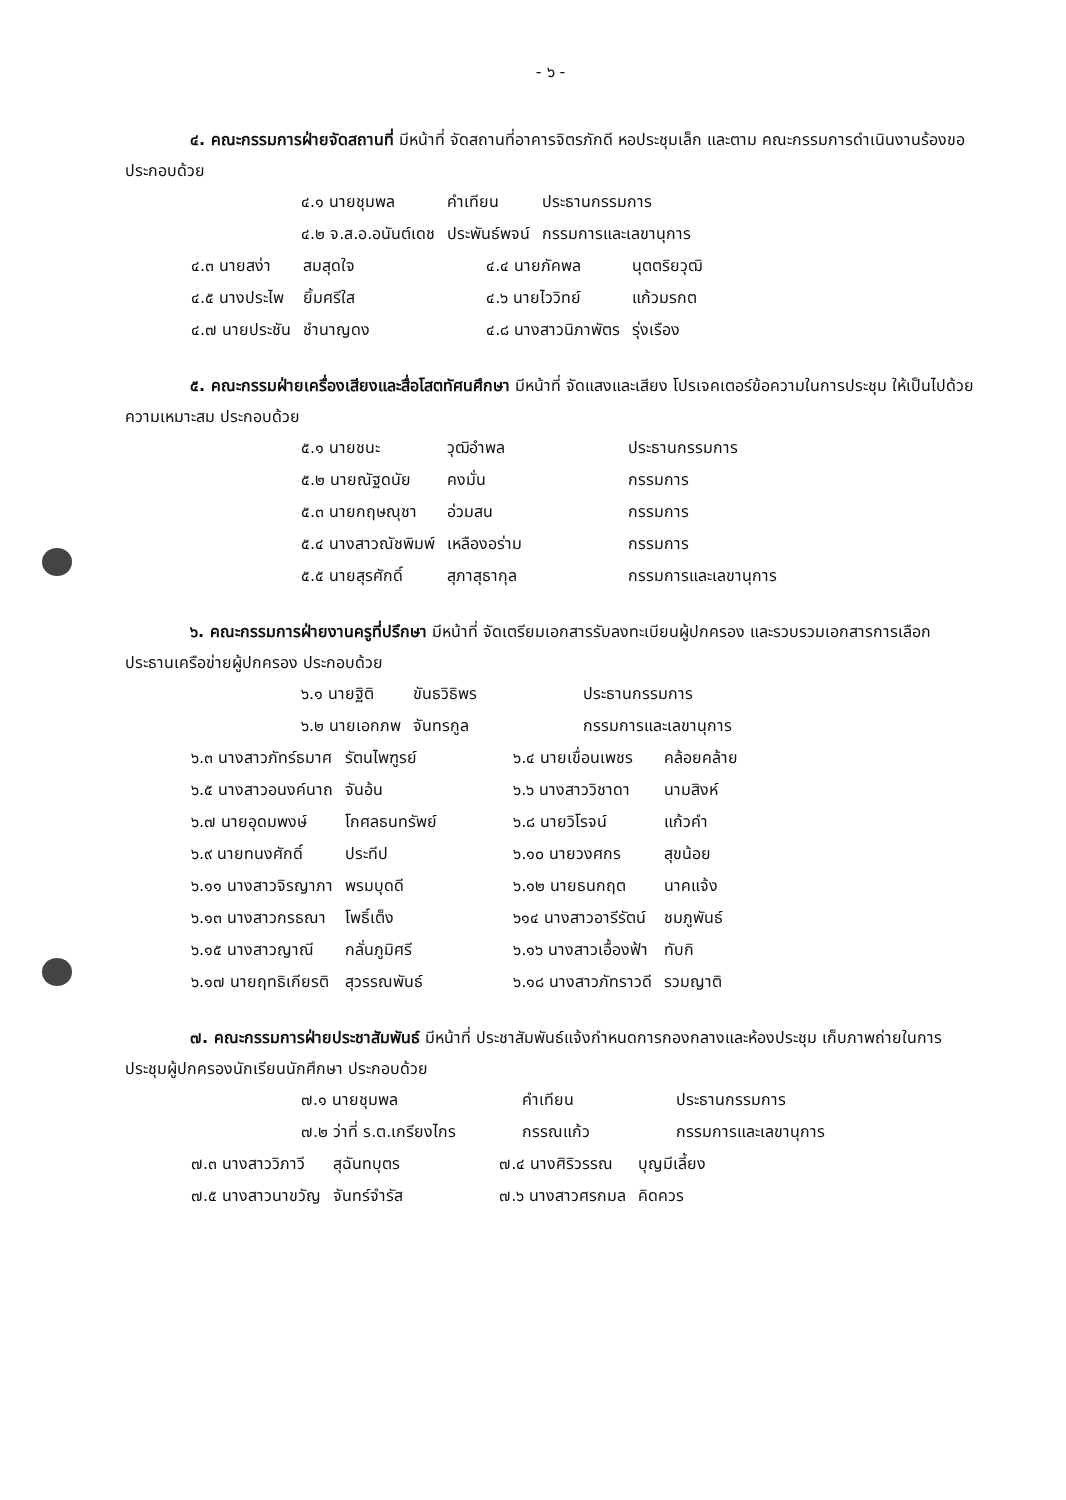- ๖ -
๔. คณะกรรมการฝ่ายจัดสถานที่ มีหน้าที่ จัดสถานที่อาคารจิตรภักดี หอประชุมเล็ก และตาม คณะกรรมการดำเนินงานร้องขอ ประกอบด้วย
| ๔.๑ นายชุมพล | คำเทียน | ประธานกรรมการ |
| ๔.๒ จ.ส.อ.อนันต์เดช | ประพันธ์พจน์ | กรรมการและเลขานุการ |
| ๔.๓ นายสง่า | สมสุดใจ | ๔.๔ นายภัคพล | นุตตริยวุฒิ |
| ๔.๕ นางประไพ | ยิ้มศรีใส | ๔.๖ นายไววิทย์ | แก้วมรกต |
| ๔.๗ นายประชัน | ชำนาญดง | ๔.๘ นางสาวนิภาพัตร | รุ่งเรือง |
๕. คณะกรรมฝ่ายเครื่องเสียงและสื่อโสตทัศนศึกษา มีหน้าที่ จัดแสงและเสียง โปรเจคเตอร์ข้อความในการประชุม ให้เป็นไปด้วยความเหมาะสม ประกอบด้วย
| ๕.๑ นายชนะ | วุฒิอำพล | ประธานกรรมการ |
| ๕.๒ นายณัฐดนัย | คงมั่น | กรรมการ |
| ๕.๓ นายกฤษณุชา | อ่วมสน | กรรมการ |
| ๕.๔ นางสาวณัชพิมพ์ | เหลืองอร่าม | กรรมการ |
| ๕.๕ นายสุรศักดิ์ | สุภาสุธากุล | กรรมการและเลขานุการ |
๖. คณะกรรมการฝ่ายงานครูที่ปรึกษา มีหน้าที่ จัดเตรียมเอกสารรับลงทะเบียนผู้ปกครอง และรวบรวมเอกสารการเลือกประธานเครือข่ายผู้ปกครอง ประกอบด้วย
| ๖.๑ นายฐิติ | ขันธวิธิพร | ประธานกรรมการ |
| ๖.๒ นายเอกภพ | จันทรกูล | กรรมการและเลขานุการ |
| ๖.๓ นางสาวภัทร์ธมาศ | รัตนไพฑูรย์ | ๖.๔ นายเขื่อนเพชร | คล้อยคล้าย |
| ๖.๕ นางสาวอนงค์นาถ | จันอ้น | ๖.๖ นางสาววิชาดา | นามสิงห์ |
| ๖.๗ นายอุดมพงษ์ | โกศลธนทรัพย์ | ๖.๘ นายวิโรจน์ | แก้วคำ |
| ๖.๙ นายทนงศักดิ์ | ประทีป | ๖.๑๐ นายวงศกร | สุขน้อย |
| ๖.๑๑ นางสาวจิรญาภา | พรมบุดดี | ๖.๑๒ นายธนกฤต | นาคแจ้ง |
| ๖.๑๓ นางสาวกรธณา | โพธิ์เต็ง | ๖๑๔ นางสาวอารีรัตน์ | ชมภูพันธ์ |
| ๖.๑๕ นางสาวญาณี | กลั่นภูมิศรี | ๖.๑๖ นางสาวเอื้องฟ้า | ทับกิ |
| ๖.๑๗ นายฤทธิเกียรติ | สุวรรณพันธ์ | ๖.๑๘ นางสาวภัทราวดี | รวมญาติ |
๗. คณะกรรมการฝ่ายประชาสัมพันธ์ มีหน้าที่ ประชาสัมพันธ์แจ้งกำหนดการกองกลางและห้องประชุม เก็บภาพถ่ายในการประชุมผู้ปกครองนักเรียนนักศึกษา ประกอบด้วย
| ๗.๑ นายชุมพล | คำเทียน | ประธานกรรมการ |
| ๗.๒ ว่าที่ ร.ต.เกรียงไกร | กรรณแก้ว | กรรมการและเลขานุการ |
| ๗.๓ นางสาววิภาวี | สุฉันทบุตร | ๗.๔ นางศิริวรรณ | บุญมีเลี้ยง |
| ๗.๕ นางสาวนาขวัญ | จันทร์จำรัส | ๗.๖ นางสาวศรกมล | คิดควร |